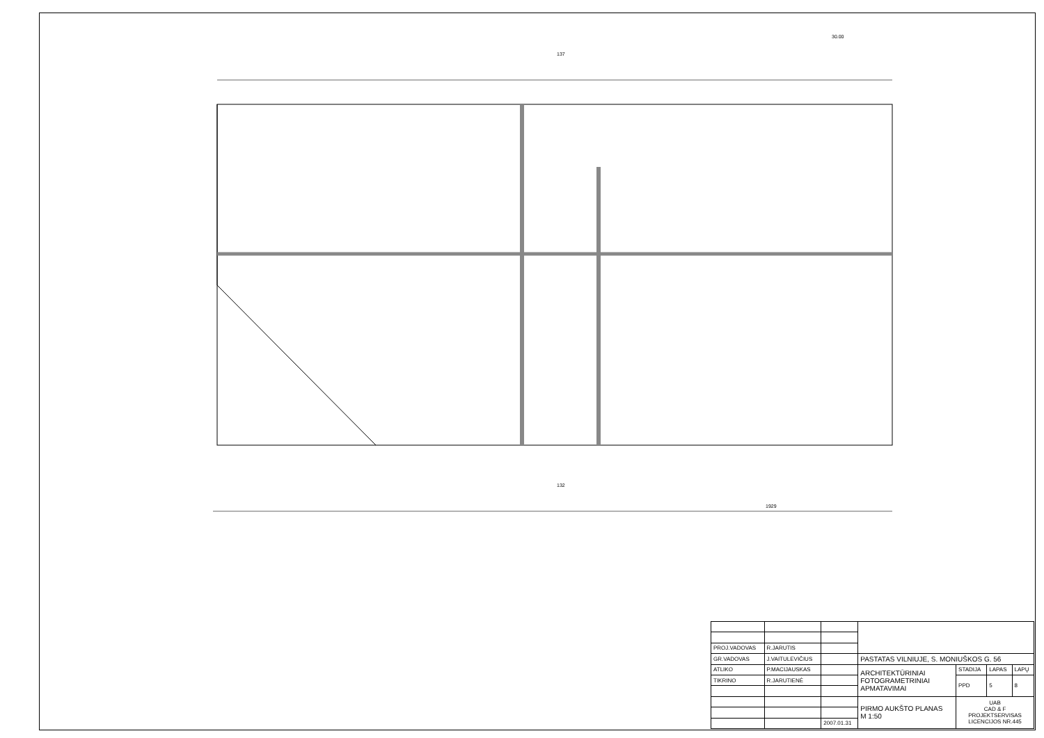30.00
1929
137
132
| PROJ.VADOVAS | R.JARUTIS | | | | | |
| GR.VADOVAS | J.VAITULEVIČIUS | | PASTATAS VILNIUJE, S. MONIUŠKOS G. 56 | | | |
| ATLIKO | P.MACIJAUSKAS | | ARCHITEKTŪRINIAI FOTOGRAMETRINIAI APMATAVIMAI | STADIJA | LAPAS | LAPŲ |
| TIKRINO | R.JARUTIENĖ | | | PPD | 5 | 8 |
| | | | PIRMO AUKŠTO PLANAS M 1:50 | UAB CAD & F PROJEKTSERVISAS LICENCIJOS NR.445 | | |
| | | 2007.01.31 | | | | |